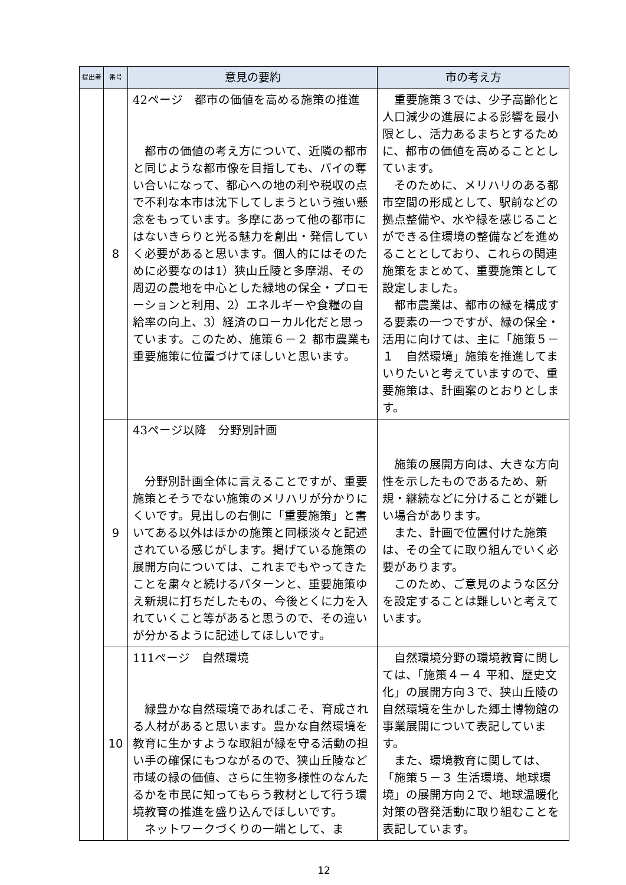| 提出者 | 番号 | 意見の要約 | 市の考え方 |
| --- | --- | --- | --- |
| | 8 | 42ページ 都市の価値を高める施策の推進 都市の価値の考え方について、近隣の都市と同じような都市像を目指しても、パイの奪い合いになって、都心への地の利や税収の点で不利な本市は沈下してしまうという強い懸念をもっています。多摩にあって他の都市にはないきらりと光る魅力を創出・発信していく必要があると思います。個人的にはそのために必要なのは1）狭山丘陵と多摩湖、その周辺の農地を中心とした緑地の保全・プロモーションと利用、2）エネルギーや食糧の自給率の向上、3）経済のローカル化だと思っています。このため、施策６－２ 都市農業も重要施策に位置づけてほしいと思います。 | 重要施策３では、少子高齢化と人口減少の進展による影響を最小限とし、活力あるまちとするために、都市の価値を高めることとしています。 そのために、メリハリのある都市空間の形成として、駅前などの拠点整備や、水や緑を感じることができる住環境の整備などを進めることとしており、これらの関連施策をまとめて、重要施策として設定しました。 都市農業は、都市の緑を構成する要素の一つですが、緑の保全・活用に向けては、主に「施策５－１ 自然環境」施策を推進してまいりたいと考えていますので、重要施策は、計画案のとおりとします。 |
| | 9 | 43ページ以降 分野別計画 分野別計画全体に言えることですが、重要施策とそうでない施策のメリハリが分かりにくいです。見出しの右側に「重要施策」と書いてある以外はほかの施策と同様淡々と記述されている感じがします。掲げている施策の展開方向については、これまでもやってきたことを粛々と続けるパターンと、重要施策ゆえ新規に打ちだしたもの、今後とくに力を入れていくこと等があると思うので、その違いが分かるように記述してほしいです。 | 施策の展開方向は、大きな方向性を示したものであるため、新規・継続などに分けることが難しい場合があります。 また、計画で位置付けた施策は、その全てに取り組んでいく必要があります。 このため、ご意見のような区分を設定することは難しいと考えています。 |
| | 10 | 111ページ 自然環境 緑豊かな自然環境であればこそ、育成される人材があると思います。豊かな自然環境を教育に生かすような取組が緑を守る活動の担い手の確保にもつながるので、狭山丘陵など市域の緑の価値、さらに生物多様性のなんたるかを市民に知ってもらう教材として行う環境教育の推進を盛り込んでほしいです。 ネットワークづくりの一端として、ま | 自然環境分野の環境教育に関しては、「施策４－４ 平和、歴史文化」の展開方向３で、狭山丘陵の自然環境を生かした郷土博物館の事業展開について表記しています。 また、環境教育に関しては、「施策５－３ 生活環境、地球環境」の展開方向２で、地球温暖化対策の啓発活動に取り組むことを表記しています。 |
12